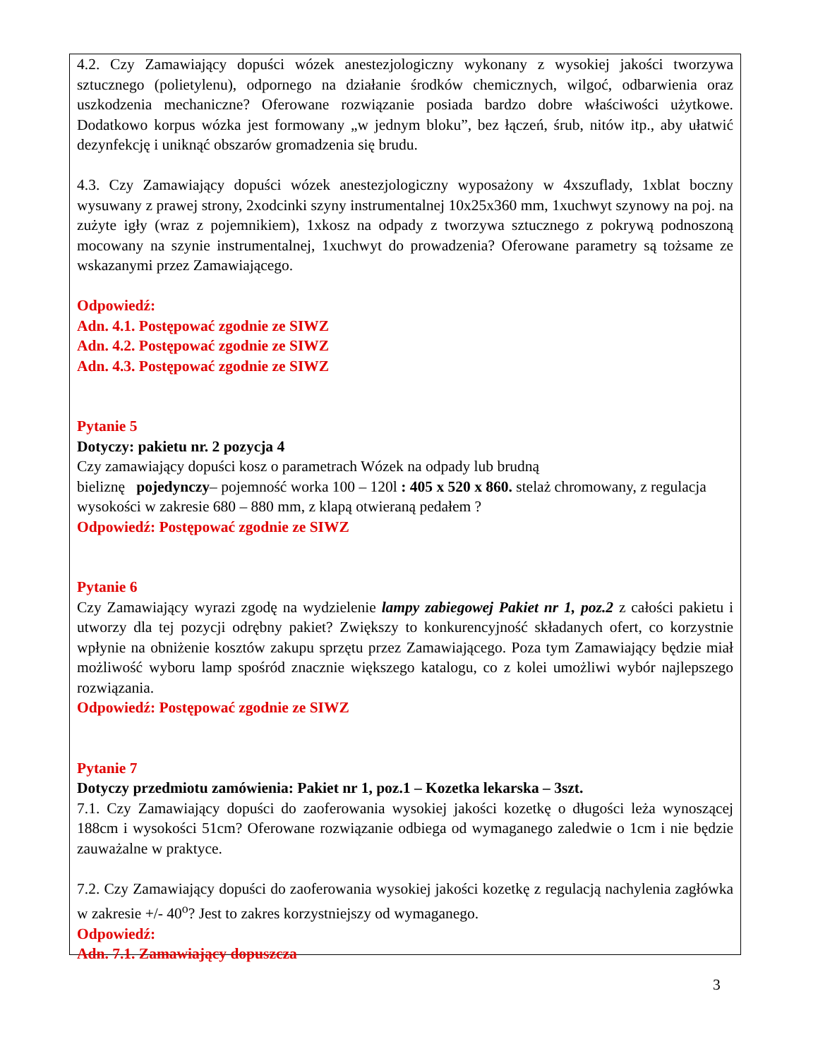4.2. Czy Zamawiający dopuści wózek anestezjologiczny wykonany z wysokiej jakości tworzywa sztucznego (polietylenu), odpornego na działanie środków chemicznych, wilgoć, odbarwienia oraz uszkodzenia mechaniczne? Oferowane rozwiązanie posiada bardzo dobre właściwości użytkowe. Dodatkowo korpus wózka jest formowany „w jednym bloku”, bez łączeń, śrub, nitów itp., aby ułatwić dezynfekcję i uniknąć obszarów gromadzenia się brudu.
4.3. Czy Zamawiający dopuści wózek anestezjologiczny wyposażony w 4xszuflady, 1xblat boczny wysuwany z prawej strony, 2xodcinki szyny instrumentalnej 10x25x360 mm, 1xuchwyt szynowy na poj. na zużyte igły (wraz z pojemnikiem), 1xkosz na odpady z tworzywa sztucznego z pokrywą podnoszoną mocowany na szynie instrumentalnej, 1xuchwyt do prowadzenia? Oferowane parametry są tożsame ze wskazanymi przez Zamawiającego.
Odpowiedź:
Adn. 4.1. Postępować zgodnie ze SIWZ
Adn. 4.2. Postępować zgodnie ze SIWZ
Adn. 4.3. Postępować zgodnie ze SIWZ
Pytanie 5
Dotyczy: pakietu nr. 2 pozycja 4
Czy zamawiający dopuści kosz o parametrach Wózek na odpady lub brudną
bieliznę pojedynczy– pojemność worka 100 – 120l : 405 x 520 x 860. stelaż chromowany, z regulacja wysokości w zakresie 680 – 880 mm, z klapą otwieraną pedałem ?
Odpowiedź: Postępować zgodnie ze SIWZ
Pytanie 6
Czy Zamawiający wyrazi zgodę na wydzielenie lampy zabiegowej Pakiet nr 1, poz.2 z całości pakietu i utworzy dla tej pozycji odrębny pakiet? Zwiększy to konkurencyjność składanych ofert, co korzystnie wpłynie na obniżenie kosztów zakupu sprzętu przez Zamawiającego. Poza tym Zamawiający będzie miał możliwość wyboru lamp spośród znacznie większego katalogu, co z kolei umożliwi wybór najlepszego rozwiązania.
Odpowiedź: Postępować zgodnie ze SIWZ
Pytanie 7
Dotyczy przedmiotu zamówienia: Pakiet nr 1, poz.1 – Kozetka lekarska – 3szt.
7.1. Czy Zamawiający dopuści do zaoferowania wysokiej jakości kozetkę o długości leża wynoszącej 188cm i wysokości 51cm? Oferowane rozwiązanie odbiega od wymaganego zaledwie o 1cm i nie będzie zauważalne w praktyce.
7.2. Czy Zamawiający dopuści do zaoferowania wysokiej jakości kozetkę z regulacją nachylenia zagłówka w zakresie +/- 40<sup>o</sup>? Jest to zakres korzystniejszy od wymaganego.
Odpowiedź:
Adn. 7.1. Zamawiający dopuszcza
3